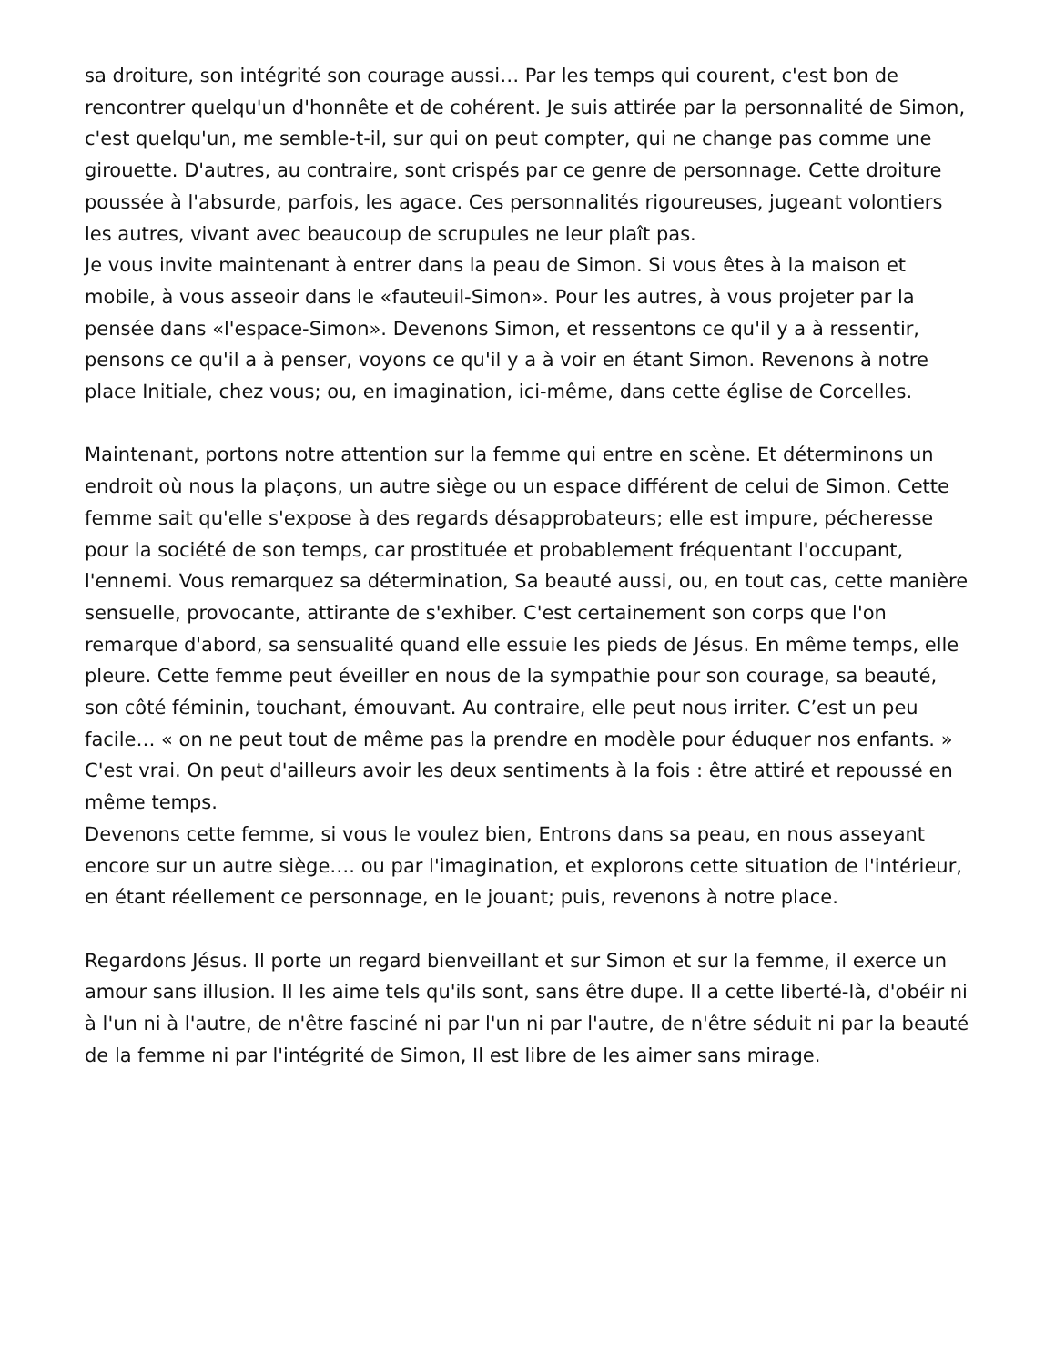sa droiture, son intégrité son courage aussi… Par les temps qui courent, c'est bon de rencontrer quelqu'un d'honnête et de cohérent. Je suis attirée par la personnalité de Simon, c'est quelqu'un, me semble-t-il, sur qui on peut compter, qui ne change pas comme une girouette. D'autres, au contraire, sont crispés par ce genre de personnage. Cette droiture poussée à l'absurde, parfois, les agace. Ces personnalités rigoureuses, jugeant volontiers les autres, vivant avec beaucoup de scrupules ne leur plaît pas.
Je vous invite maintenant à entrer dans la peau de Simon. Si vous êtes à la maison et mobile, à vous asseoir dans le «fauteuil-Simon». Pour les autres, à vous projeter par la pensée dans «l'espace-Simon». Devenons Simon, et ressentons ce qu'il y a à ressentir, pensons ce qu'il a à penser, voyons ce qu'il y a à voir en étant Simon. Revenons à notre place Initiale, chez vous; ou, en imagination, ici-même, dans cette église de Corcelles.
Maintenant, portons notre attention sur la femme qui entre en scène. Et déterminons un endroit où nous la plaçons, un autre siège ou un espace différent de celui de Simon. Cette femme sait qu'elle s'expose à des regards désapprobateurs; elle est impure, pécheresse pour la société de son temps, car prostituée et probablement fréquentant l'occupant, l'ennemi. Vous remarquez sa détermination, Sa beauté aussi, ou, en tout cas, cette manière sensuelle, provocante, attirante de s'exhiber. C'est certainement son corps que l'on remarque d'abord, sa sensualité quand elle essuie les pieds de Jésus. En même temps, elle pleure. Cette femme peut éveiller en nous de la sympathie pour son courage, sa beauté, son côté féminin, touchant, émouvant. Au contraire, elle peut nous irriter. C’est un peu facile… « on ne peut tout de même pas la prendre en modèle pour éduquer nos enfants. » C'est vrai. On peut d'ailleurs avoir les deux sentiments à la fois : être attiré et repoussé en même temps.
Devenons cette femme, si vous le voulez bien, Entrons dans sa peau, en nous asseyant encore sur un autre siège…. ou par l'imagination, et explorons cette situation de l'intérieur, en étant réellement ce personnage, en le jouant; puis, revenons à notre place.
Regardons Jésus. Il porte un regard bienveillant et sur Simon et sur la femme, il exerce un amour sans illusion. Il les aime tels qu'ils sont, sans être dupe. Il a cette liberté-là, d'obéir ni à l'un ni à l'autre, de n'être fasciné ni par l'un ni par l'autre, de n'être séduit ni par la beauté de la femme ni par l'intégrité de Simon, Il est libre de les aimer sans mirage.